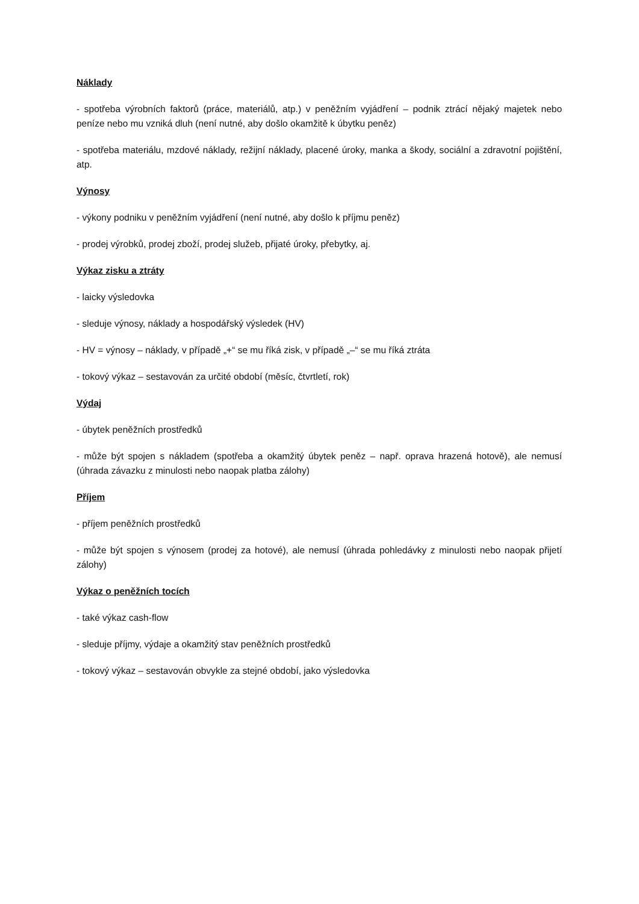Náklady
- spotřeba výrobních faktorů (práce, materiálů, atp.) v peněžním vyjádření – podnik ztrácí nějaký majetek nebo peníze nebo mu vzniká dluh (není nutné, aby došlo okamžitě k úbytku peněz)
- spotřeba materiálu, mzdové náklady, režijní náklady, placené úroky, manka a škody, sociální a zdravotní pojištění, atp.
Výnosy
- výkony podniku v peněžním vyjádření (není nutné, aby došlo k příjmu peněz)
- prodej výrobků, prodej zboží, prodej služeb, přijaté úroky, přebytky, aj.
Výkaz zisku a ztráty
- laicky výsledovka
- sleduje výnosy, náklady a hospodářský výsledek (HV)
- HV = výnosy – náklady, v případě „+“ se mu říká zisk, v případě „–“ se mu říká ztráta
- tokový výkaz – sestavován za určité období (měsíc, čtvrtletí, rok)
Výdaj
- úbytek peněžních prostředků
- může být spojen s nákladem (spotřeba a okamžitý úbytek peněz – např. oprava hrazená hotově), ale nemusí (úhrada závazku z minulosti nebo naopak platba zálohy)
Příjem
- příjem peněžních prostředků
- může být spojen s výnosem (prodej za hotové), ale nemusí (úhrada pohledávky z minulosti nebo naopak přijetí zálohy)
Výkaz o peněžních tocích
- také výkaz cash-flow
- sleduje příjmy, výdaje a okamžitý stav peněžních prostředků
- tokový výkaz – sestavován obvykle za stejné období, jako výsledovka